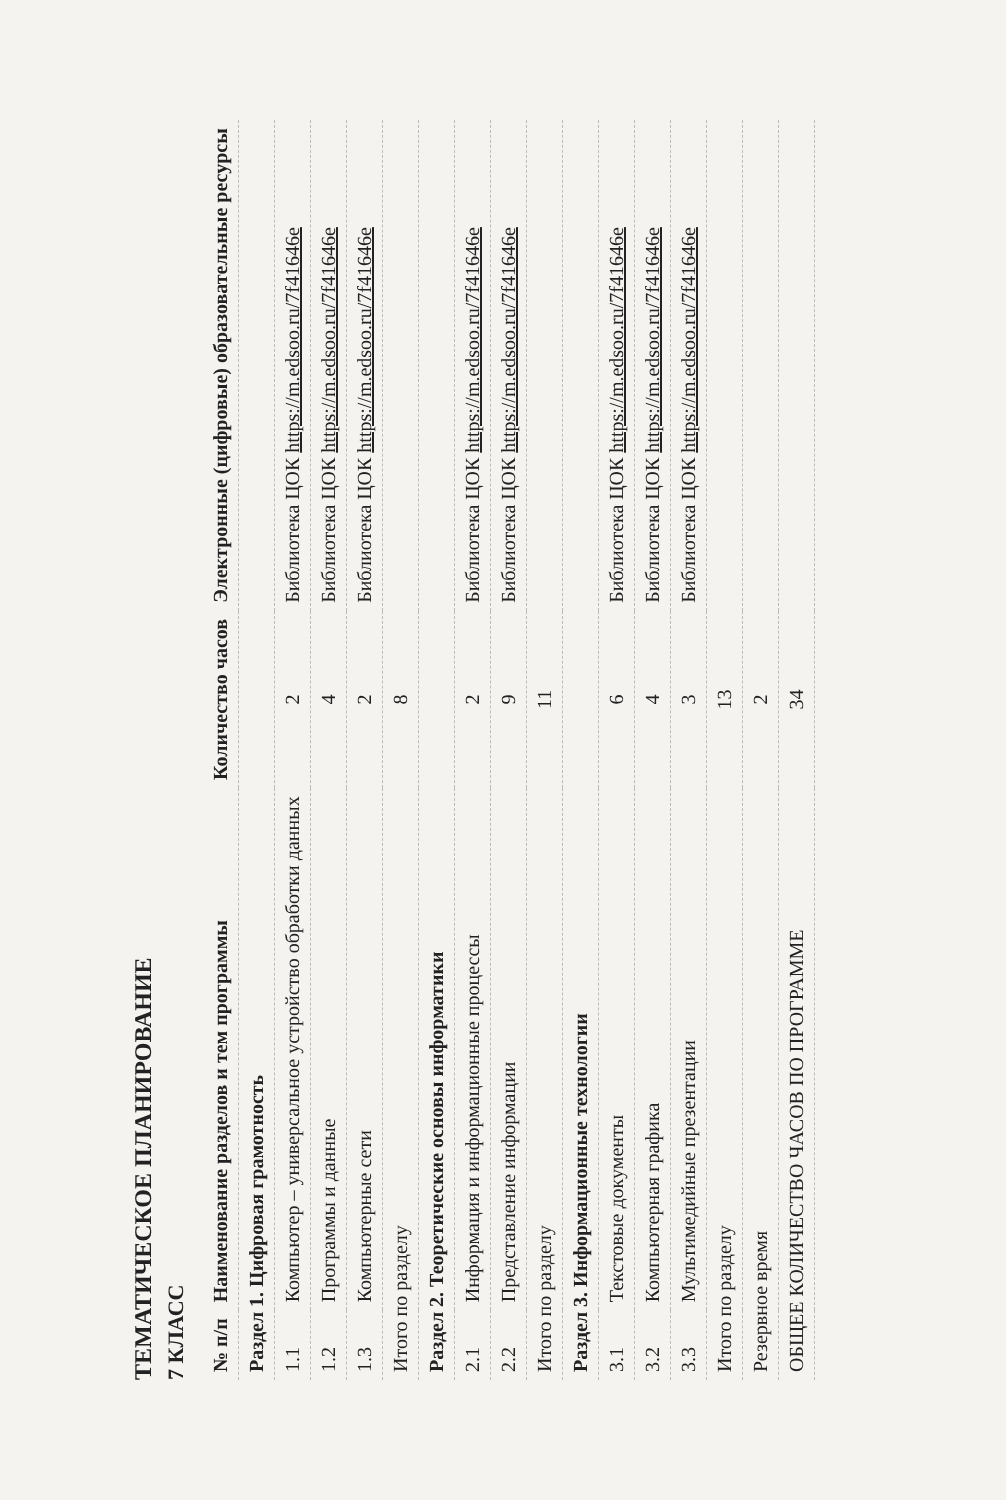ТЕМАТИЧЕСКОЕ ПЛАНИРОВАНИЕ
7 КЛАСС
| № п/п | Наименование разделов и тем программы | Количество часов | Электронные (цифровые) образовательные ресурсы |
| --- | --- | --- | --- |
| Раздел 1. Цифровая грамотность | | | |
| 1.1 | Компьютер – универсальное устройство обработки данных | 2 | Библиотека ЦОК https://m.edsoo.ru/7f41646e |
| 1.2 | Программы и данные | 4 | Библиотека ЦОК https://m.edsoo.ru/7f41646e |
| 1.3 | Компьютерные сети | 2 | Библиотека ЦОК https://m.edsoo.ru/7f41646e |
| Итого по разделу | | 8 | |
| Раздел 2. Теоретические основы информатики | | | |
| 2.1 | Информация и информационные процессы | 2 | Библиотека ЦОК https://m.edsoo.ru/7f41646e |
| 2.2 | Представление информации | 9 | Библиотека ЦОК https://m.edsoo.ru/7f41646e |
| Итого по разделу | | 11 | |
| Раздел 3. Информационные технологии | | | |
| 3.1 | Текстовые документы | 6 | Библиотека ЦОК https://m.edsoo.ru/7f41646e |
| 3.2 | Компьютерная графика | 4 | Библиотека ЦОК https://m.edsoo.ru/7f41646e |
| 3.3 | Мультимедийные презентации | 3 | Библиотека ЦОК https://m.edsoo.ru/7f41646e |
| Итого по разделу | | 13 | |
| Резервное время | | 2 | |
| ОБЩЕЕ КОЛИЧЕСТВО ЧАСОВ ПО ПРОГРАММЕ | | 34 | |